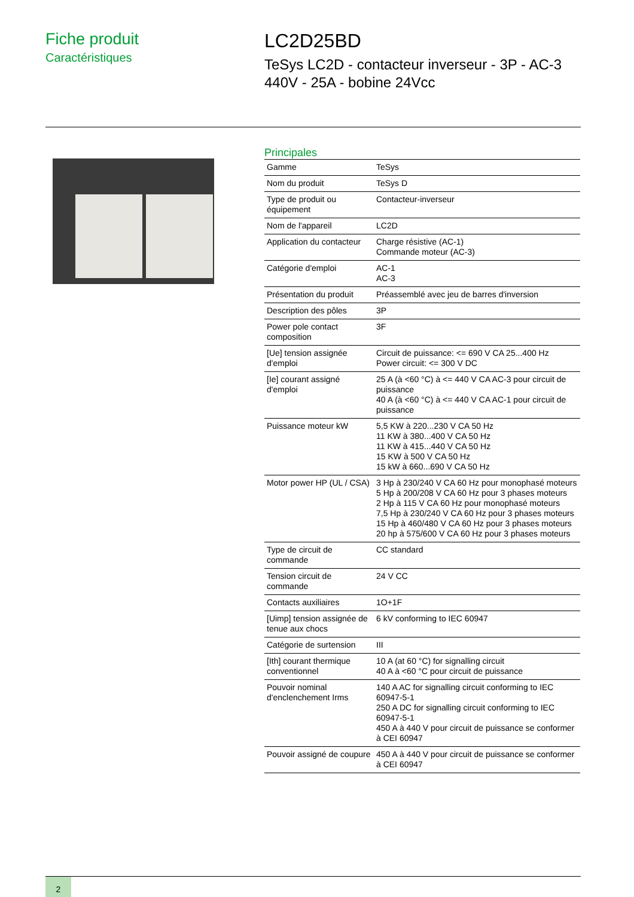Fiche produit
Caractéristiques
LC2D25BD
TeSys LC2D - contacteur inverseur - 3P - AC-3
440V - 25A - bobine 24Vcc
Principales
| Gamme | TeSys |
| Nom du produit | TeSys D |
| Type de produit ou équipement | Contacteur-inverseur |
| Nom de l'appareil | LC2D |
| Application du contacteur | Charge résistive (AC-1) Commande moteur (AC-3) |
| Catégorie d'emploi | AC-1 AC-3 |
| Présentation du produit | Préassemblé avec jeu de barres d'inversion |
| Description des pôles | 3P |
| Power pole contact composition | 3F |
| [Ue] tension assignée d'emploi | Circuit de puissance: <= 690 V CA 25...400 Hz Power circuit: <= 300 V DC |
| [Ie] courant assigné d'emploi | 25 A (à <60 °C) à <= 440 V CA AC-3 pour circuit de puissance 40 A (à <60 °C) à <= 440 V CA AC-1 pour circuit de puissance |
| Puissance moteur kW | 5,5 KW à 220...230 V CA 50 Hz 11 KW à 380...400 V CA 50 Hz 11 KW à 415...440 V CA 50 Hz 15 KW à 500 V CA 50 Hz 15 kW à 660...690 V CA 50 Hz |
| Motor power HP (UL / CSA) | 3 Hp à 230/240 V CA 60 Hz pour monophasé moteurs 5 Hp à 200/208 V CA 60 Hz pour 3 phases moteurs 2 Hp à 115 V CA 60 Hz pour monophasé moteurs 7,5 Hp à 230/240 V CA 60 Hz pour 3 phases moteurs 15 Hp à 460/480 V CA 60 Hz pour 3 phases moteurs 20 hp à 575/600 V CA 60 Hz pour 3 phases moteurs |
| Type de circuit de commande | CC standard |
| Tension circuit de commande | 24 V CC |
| Contacts auxiliaires | 1O+1F |
| [Uimp] tension assignée de tenue aux chocs | 6 kV conforming to IEC 60947 |
| Catégorie de surtension | III |
| [Ith] courant thermique conventionnel | 10 A (at 60 °C) for signalling circuit 40 A à <60 °C pour circuit de puissance |
| Pouvoir nominal d'enclenchement Irms | 140 A AC for signalling circuit conforming to IEC 60947-5-1 250 A DC for signalling circuit conforming to IEC 60947-5-1 450 A à 440 V pour circuit de puissance se conformer à CEI 60947 |
| Pouvoir assigné de coupure | 450 A à 440 V pour circuit de puissance se conformer à CEI 60947 |
2